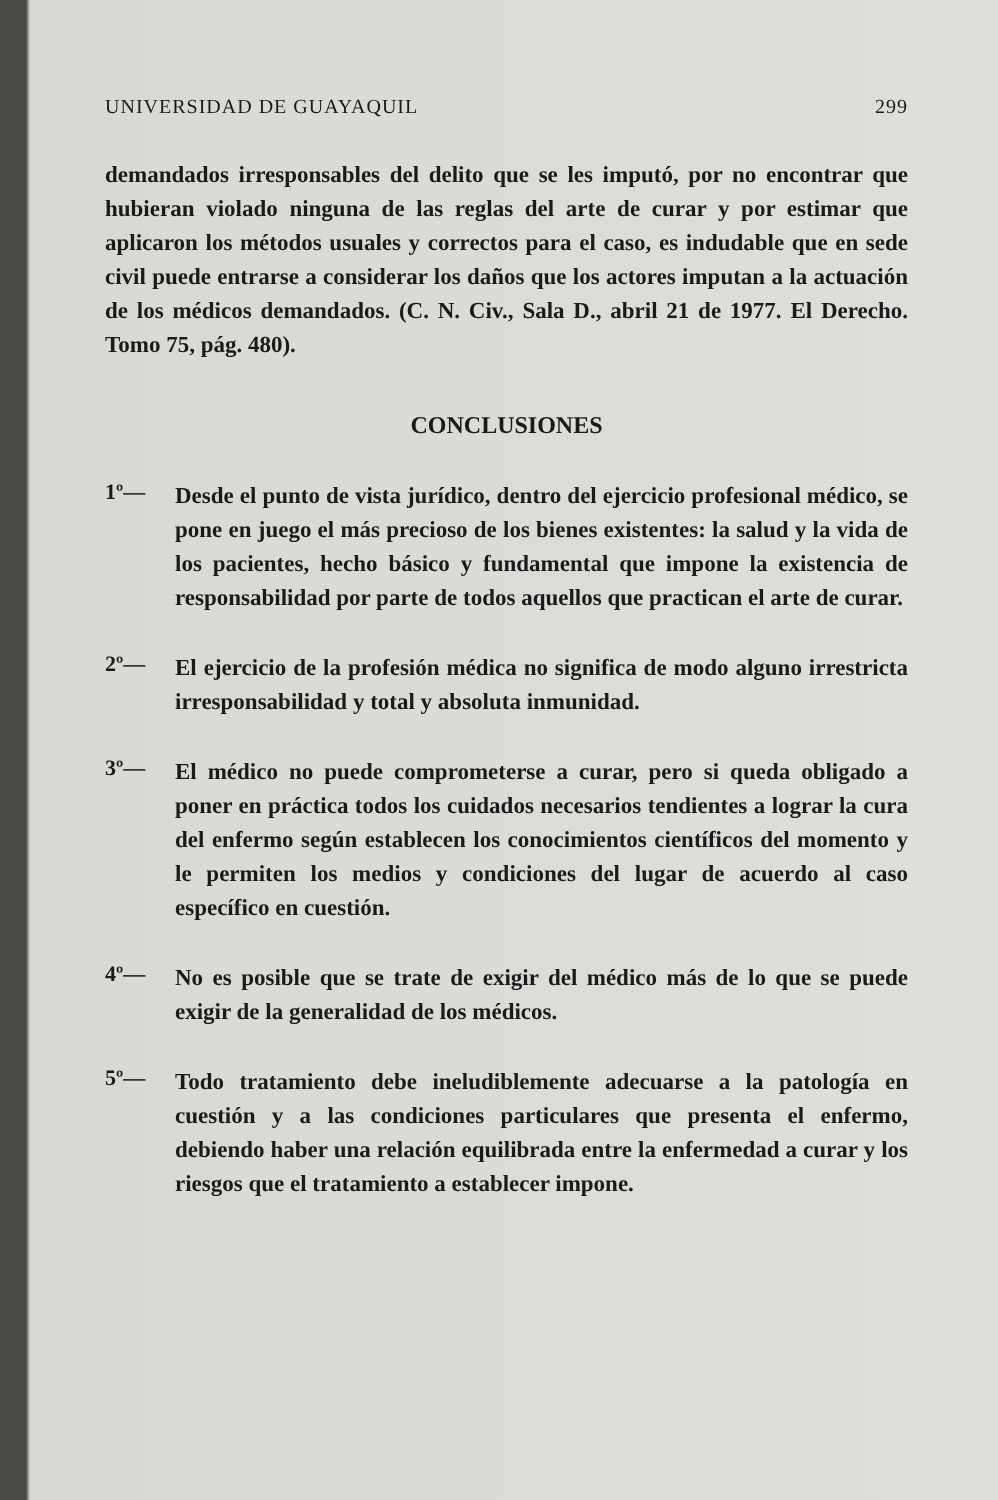UNIVERSIDAD DE GUAYAQUIL 299
demandados irresponsables del delito que se les imputó, por no encontrar que hubieran violado ninguna de las reglas del arte de curar y por estimar que aplicaron los métodos usuales y correctos para el caso, es indudable que en sede civil puede entrarse a considerar los daños que los actores imputan a la actuación de los médicos demandados. (C. N. Civ., Sala D., abril 21 de 1977. El Derecho. Tomo 75, pág. 480).
CONCLUSIONES
1º—
Desde el punto de vista jurídico, dentro del ejercicio profesional médico, se pone en juego el más precioso de los bienes existentes: la salud y la vida de los pacientes, hecho básico y fundamental que impone la existencia de responsabilidad por parte de todos aquellos que practican el arte de curar.
2º—
El ejercicio de la profesión médica no significa de modo alguno irrestricta irresponsabilidad y total y absoluta inmunidad.
3º—
El médico no puede comprometerse a curar, pero si queda obligado a poner en práctica todos los cuidados necesarios tendientes a lograr la cura del enfermo según establecen los conocimientos científicos del momento y le permiten los medios y condiciones del lugar de acuerdo al caso específico en cuestión.
4º—
No es posible que se trate de exigir del médico más de lo que se puede exigir de la generalidad de los médicos.
5º—
Todo tratamiento debe ineludiblemente adecuarse a la patología en cuestión y a las condiciones particulares que presenta el enfermo, debiendo haber una relación equilibrada entre la enfermedad a curar y los riesgos que el tratamiento a establecer impone.